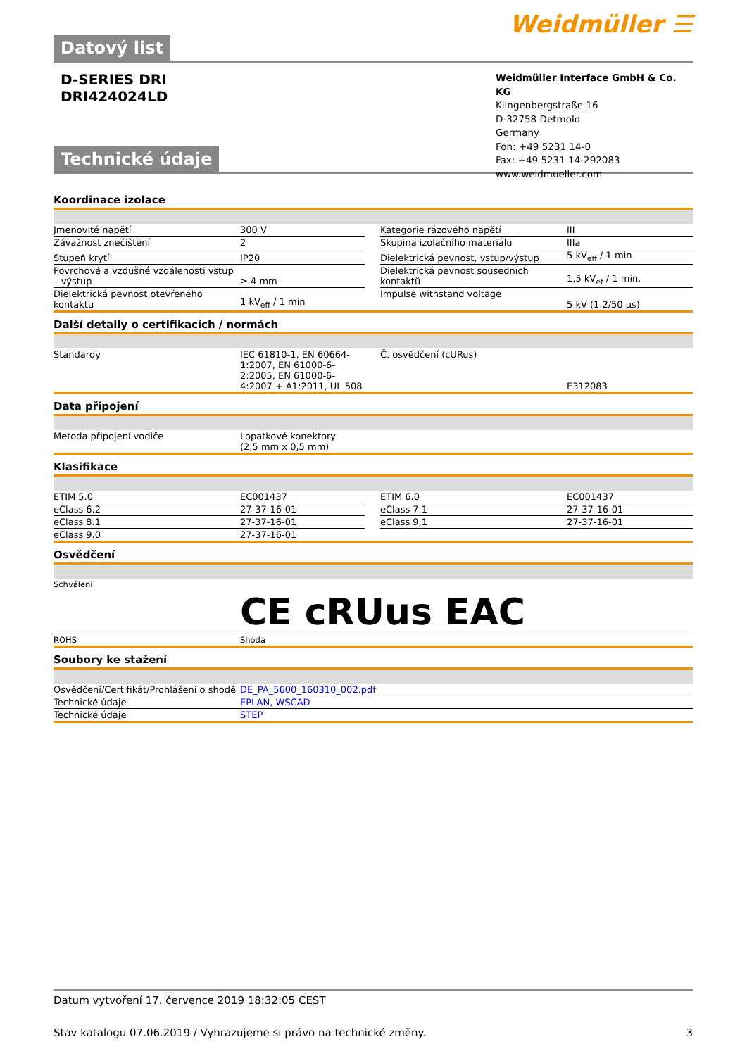Datový list
Weidmüller ☰
D-SERIES DRI
DRI424024LD
Technické údaje
Weidmüller Interface GmbH & Co. KG
Klingenbergstraße 16
D-32758 Detmold
Germany
Fon: +49 5231 14-0
Fax: +49 5231 14-292083
www.weidmueller.com
Koordinace izolace
| Jmenovité napětí | 300 V | | Kategorie rázového napětí | III |
| Závažnost znečištění | 2 | | Skupina izolačního materiálu | IIIa |
| Stupeň krytí | IP20 | | Dielektrická pevnost, vstup/výstup | 5 kV<sub>eff</sub> / 1 min |
| Povrchové a vzdušné vzdálenosti vstup – výstup | ≥ 4 mm | | Dielektrická pevnost sousedních kontaktů | 1,5 kV<sub>ef</sub> / 1 min. |
| Dielektrická pevnost otevřeného kontaktu | 1 kV<sub>eff</sub> / 1 min | | Impulse withstand voltage | 5 kV (1.2/50 µs) |
Další detaily o certifikacích / normách
| Standardy | IEC 61810-1, EN 60664-1:2007, EN 61000-6-2:2005, EN 61000-6-4:2007 + A1:2011, UL 508 | | Č. osvědčení (cURus) | E312083 |
Data připojení
| Metoda připojení vodiče | Lopatkové konektory (2,5 mm x 0,5 mm) |
Klasifikace
| ETIM 5.0 | EC001437 | | ETIM 6.0 | EC001437 |
| eClass 6.2 | 27-37-16-01 | | eClass 7.1 | 27-37-16-01 |
| eClass 8.1 | 27-37-16-01 | | eClass 9,1 | 27-37-16-01 |
| eClass 9.0 | 27-37-16-01 | | | |
Osvědčení
| Schválení | CE cRUus EAC |
| ROHS | Shoda |
Soubory ke stažení
| Osvědčení/Certifikát/Prohlášení o shodě | DE_PA_5600_160310_002.pdf |
| Technické údaje | EPLAN, WSCAD |
| Technické údaje | STEP |
Datum vytvoření 17. července 2019 18:32:05 CEST
Stav katalogu 07.06.2019 / Vyhrazujeme si právo na technické změny. 3